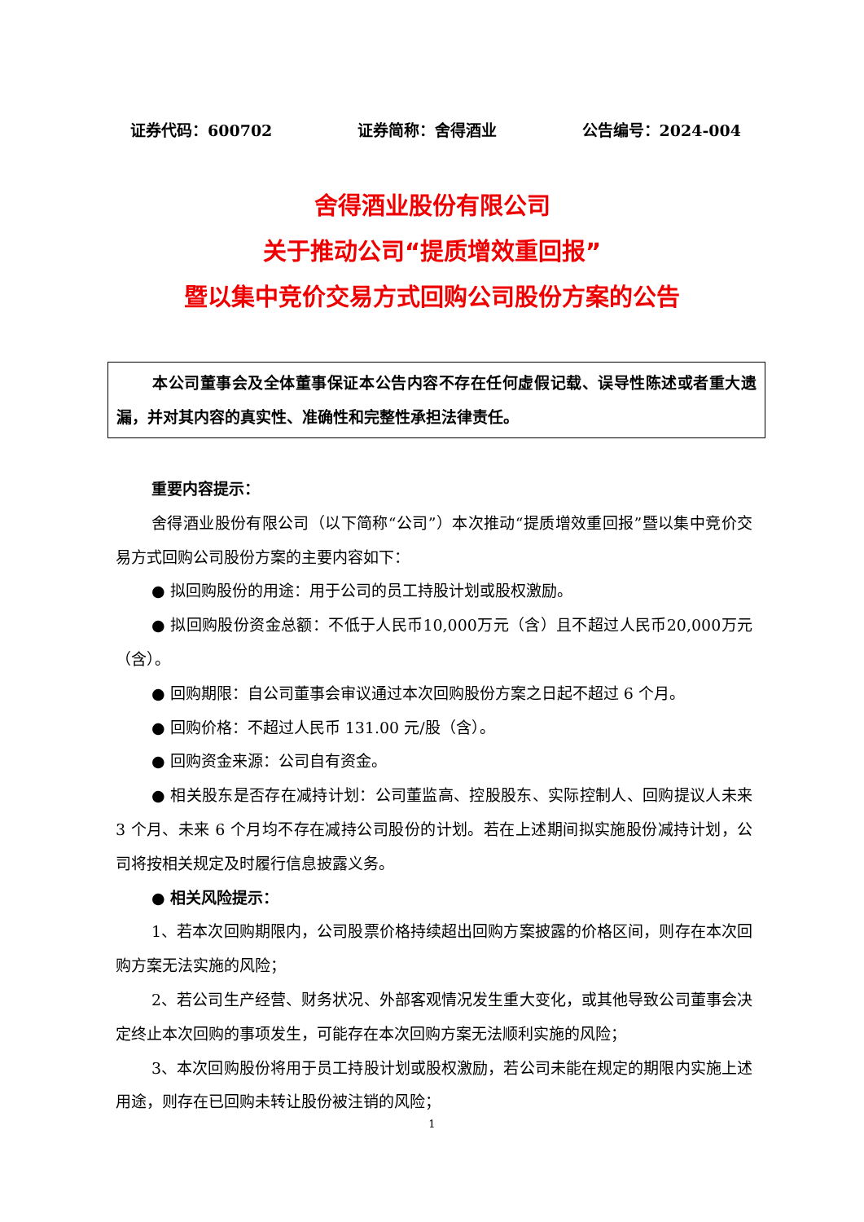证券代码：600702 证券简称：舍得酒业 公告编号：2024-004
舍得酒业股份有限公司
关于推动公司“提质增效重回报”
暨以集中竞价交易方式回购公司股份方案的公告
本公司董事会及全体董事保证本公告内容不存在任何虚假记载、误导性陈述或者重大遗漏，并对其内容的真实性、准确性和完整性承担法律责任。
重要内容提示：
舍得酒业股份有限公司（以下简称“公司”）本次推动“提质增效重回报”暨以集中竞价交易方式回购公司股份方案的主要内容如下：
● 拟回购股份的用途：用于公司的员工持股计划或股权激励。
● 拟回购股份资金总额：不低于人民币10,000万元（含）且不超过人民币20,000万元（含）。
● 回购期限：自公司董事会审议通过本次回购股份方案之日起不超过 6 个月。
● 回购价格：不超过人民币 131.00 元/股（含）。
● 回购资金来源：公司自有资金。
● 相关股东是否存在减持计划：公司董监高、控股股东、实际控制人、回购提议人未来 3 个月、未来 6 个月均不存在减持公司股份的计划。若在上述期间拟实施股份减持计划，公司将按相关规定及时履行信息披露义务。
● 相关风险提示：
1、若本次回购期限内，公司股票价格持续超出回购方案披露的价格区间，则存在本次回购方案无法实施的风险；
2、若公司生产经营、财务状况、外部客观情况发生重大变化，或其他导致公司董事会决定终止本次回购的事项发生，可能存在本次回购方案无法顺利实施的风险；
3、本次回购股份将用于员工持股计划或股权激励，若公司未能在规定的期限内实施上述用途，则存在已回购未转让股份被注销的风险；
1